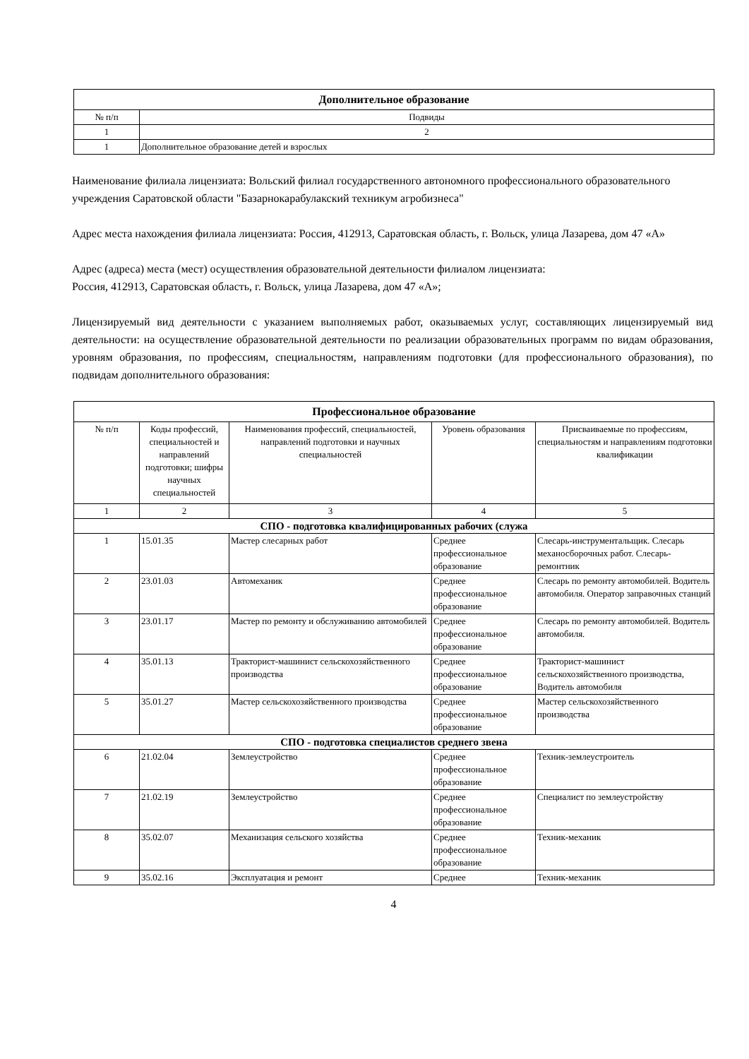| Дополнительное образование | |
| --- | --- |
| № п/п | Подвиды |
| 1 | 2 |
| 1 | Дополнительное образование детей и взрослых |
Наименование филиала лицензиата: Вольский филиал государственного автономного профессионального образовательного учреждения Саратовской области "Базарнокарабулакский техникум агробизнеса"
Адрес места нахождения филиала лицензиата: Россия, 412913, Саратовская область, г. Вольск, улица Лазарева, дом 47 «А»
Адрес (адреса) места (мест) осуществления образовательной деятельности филиалом лицензиата:
Россия, 412913, Саратовская область, г. Вольск, улица Лазарева, дом 47 «А»;
Лицензируемый вид деятельности с указанием выполняемых работ, оказываемых услуг, составляющих лицензируемый вид деятельности: на осуществление образовательной деятельности по реализации образовательных программ по видам образования, уровням образования, по профессиям, специальностям, направлениям подготовки (для профессионального образования), по подвидам дополнительного образования:
| Профессиональное образование | | | | |
| --- | --- | --- | --- | --- |
| № п/п | Коды профессий, специальностей и направлений подготовки; шифры научных специальностей | Наименования профессий, специальностей, направлений подготовки и научных специальностей | Уровень образования | Присваиваемые по профессиям, специальностям и направлениям подготовки квалификации |
| 1 | 2 | 3 | 4 | 5 |
| СПО - подготовка квалифицированных рабочих (служа | | | | |
| 1 | 15.01.35 | Мастер слесарных работ | Среднее профессиональное образование | Слесарь-инструментальщик. Слесарь механосборочных работ. Слесарь-ремонтник |
| 2 | 23.01.03 | Автомеханик | Среднее профессиональное образование | Слесарь по ремонту автомобилей. Водитель автомобиля. Оператор заправочных станций |
| 3 | 23.01.17 | Мастер по ремонту и обслуживанию автомобилей | Среднее профессиональное образование | Слесарь по ремонту автомобилей. Водитель автомобиля. |
| 4 | 35.01.13 | Тракторист-машинист сельскохозяйственного производства | Среднее профессиональное образование | Тракторист-машинист сельскохозяйственного производства, Водитель автомобиля |
| 5 | 35.01.27 | Мастер сельскохозяйственного производства | Среднее профессиональное образование | Мастер сельскохозяйственного производства |
| СПО - подготовка специалистов среднего звена | | | | |
| 6 | 21.02.04 | Землеустройство | Среднее профессиональное образование | Техник-землеустроитель |
| 7 | 21.02.19 | Землеустройство | Среднее профессиональное образование | Специалист по землеустройству |
| 8 | 35.02.07 | Механизация сельского хозяйства | Среднее профессиональное образование | Техник-механик |
| 9 | 35.02.16 | Эксплуатация и ремонт | Среднее | Техник-механик |
4